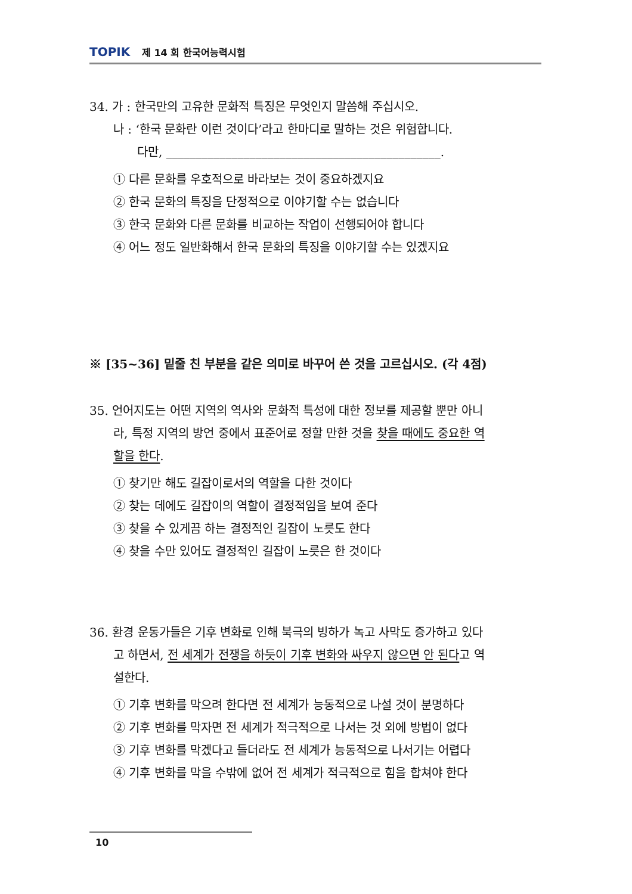TOPIK 제 14 회 한국어능력시험
34. 가 : 한국만의 고유한 문화적 특징은 무엇인지 말씀해 주십시오.
나 : ‘한국 문화란 이런 것이다’라고 한마디로 말하는 것은 위험합니다.
다만, ______________________________________________.
① 다른 문화를 우호적으로 바라보는 것이 중요하겠지요
② 한국 문화의 특징을 단정적으로 이야기할 수는 없습니다
③ 한국 문화와 다른 문화를 비교하는 작업이 선행되어야 합니다
④ 어느 정도 일반화해서 한국 문화의 특징을 이야기할 수는 있겠지요
※ [35~36] 밑줄 친 부분을 같은 의미로 바꾸어 쓴 것을 고르십시오. (각 4점)
35. 언어지도는 어떤 지역의 역사와 문화적 특성에 대한 정보를 제공할 뿐만 아니
라, 특정 지역의 방언 중에서 표준어로 정할 만한 것을 찾을 때에도 중요한 역
할을 한다.
① 찾기만 해도 길잡이로서의 역할을 다한 것이다
② 찾는 데에도 길잡이의 역할이 결정적임을 보여 준다
③ 찾을 수 있게끔 하는 결정적인 길잡이 노릇도 한다
④ 찾을 수만 있어도 결정적인 길잡이 노릇은 한 것이다
36. 환경 운동가들은 기후 변화로 인해 북극의 빙하가 녹고 사막도 증가하고 있다
고 하면서, 전 세계가 전쟁을 하듯이 기후 변화와 싸우지 않으면 안 된다고 역
설한다.
① 기후 변화를 막으려 한다면 전 세계가 능동적으로 나설 것이 분명하다
② 기후 변화를 막자면 전 세계가 적극적으로 나서는 것 외에 방법이 없다
③ 기후 변화를 막겠다고 들더라도 전 세계가 능동적으로 나서기는 어렵다
④ 기후 변화를 막을 수밖에 없어 전 세계가 적극적으로 힘을 합쳐야 한다
10